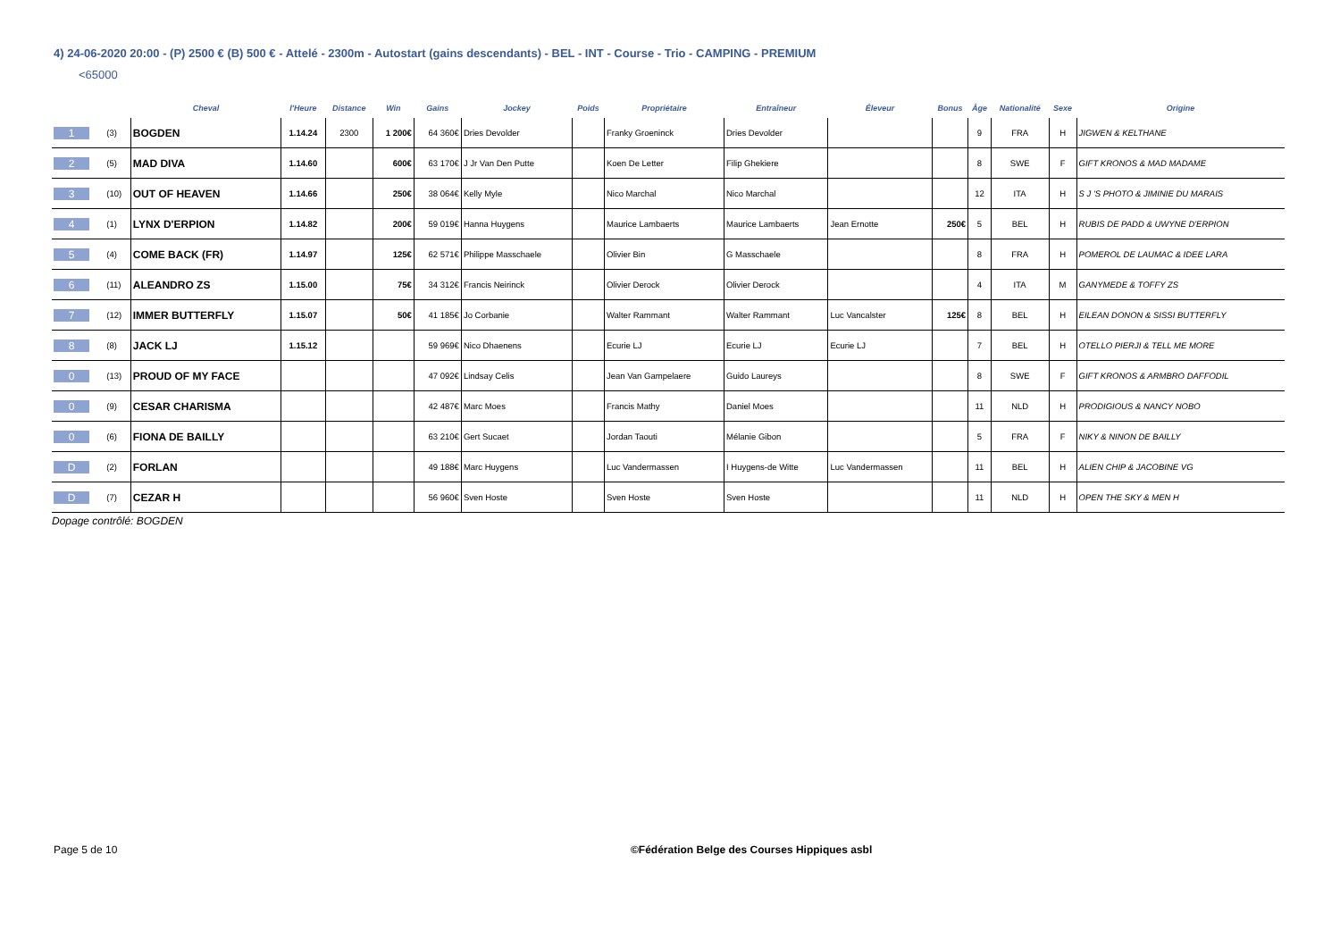4) 24-06-2020 20:00 - (P) 2500 € (B) 500 € - Attelé - 2300m - Autostart (gains descendants) - BEL - INT - Course - Trio - CAMPING - PREMIUM
<65000
| | | Cheval | l'Heure | Distance | Win | Gains | Jockey | Poids | Propriétaire | Entraîneur | Éleveur | Bonus | Âge | Nationalité | Sexe | Origine |
| --- | --- | --- | --- | --- | --- | --- | --- | --- | --- | --- | --- | --- | --- | --- | --- | --- |
| 1 | (3) | BOGDEN | 1.14.24 | 2300 | 1 200€ | 64 360€ | Dries Devolder | | Franky Groeninck | Dries Devolder | | | 9 | FRA | H | JIGWEN & KELTHANE |
| 2 | (5) | MAD DIVA | 1.14.60 | | 600€ | 63 170€ | J Jr Van Den Putte | | Koen De Letter | Filip Ghekiere | | | 8 | SWE | F | GIFT KRONOS & MAD MADAME |
| 3 | (10) | OUT OF HEAVEN | 1.14.66 | | 250€ | 38 064€ | Kelly Myle | | Nico Marchal | Nico Marchal | | | 12 | ITA | H | S J 'S PHOTO & JIMINIE DU MARAIS |
| 4 | (1) | LYNX D'ERPION | 1.14.82 | | 200€ | 59 019€ | Hanna Huygens | | Maurice Lambaerts | Maurice Lambaerts | Jean Ernotte | 250€ | 5 | BEL | H | RUBIS DE PADD & UWYNE D'ERPION |
| 5 | (4) | COME BACK (FR) | 1.14.97 | | 125€ | 62 571€ | Philippe Masschaele | | Olivier Bin | G Masschaele | | | 8 | FRA | H | POMEROL DE LAUMAC & IDEE LARA |
| 6 | (11) | ALEANDRO ZS | 1.15.00 | | 75€ | 34 312€ | Francis Neirinck | | Olivier Derock | Olivier Derock | | | 4 | ITA | M | GANYMEDE & TOFFY ZS |
| 7 | (12) | IMMER BUTTERFLY | 1.15.07 | | 50€ | 41 185€ | Jo Corbanie | | Walter Rammant | Walter Rammant | Luc Vancalster | 125€ | 8 | BEL | H | EILEAN DONON & SISSI BUTTERFLY |
| 8 | (8) | JACK LJ | 1.15.12 | | | 59 969€ | Nico Dhaenens | | Ecurie LJ | Ecurie LJ | Ecurie LJ | | 7 | BEL | H | OTELLO PIERJI & TELL ME MORE |
| 0 | (13) | PROUD OF MY FACE | | | | 47 092€ | Lindsay Celis | | Jean Van Gampelaere | Guido Laureys | | | 8 | SWE | F | GIFT KRONOS & ARMBRO DAFFODIL |
| 0 | (9) | CESAR CHARISMA | | | | 42 487€ | Marc Moes | | Francis Mathy | Daniel Moes | | | 11 | NLD | H | PRODIGIOUS & NANCY NOBO |
| 0 | (6) | FIONA DE BAILLY | | | | 63 210€ | Gert Sucaet | | Jordan Taouti | Mélanie Gibon | | | 5 | FRA | F | NIKY & NINON DE BAILLY |
| D | (2) | FORLAN | | | | 49 188€ | Marc Huygens | | Luc Vandermassen | I Huygens-de Witte | Luc Vandermassen | | 11 | BEL | H | ALIEN CHIP & JACOBINE VG |
| D | (7) | CEZAR H | | | | 56 960€ | Sven Hoste | | Sven Hoste | Sven Hoste | | | 11 | NLD | H | OPEN THE SKY & MEN H |
Dopage contrôlé: BOGDEN
Page 5 de 10
©Fédération Belge des Courses Hippiques asbl